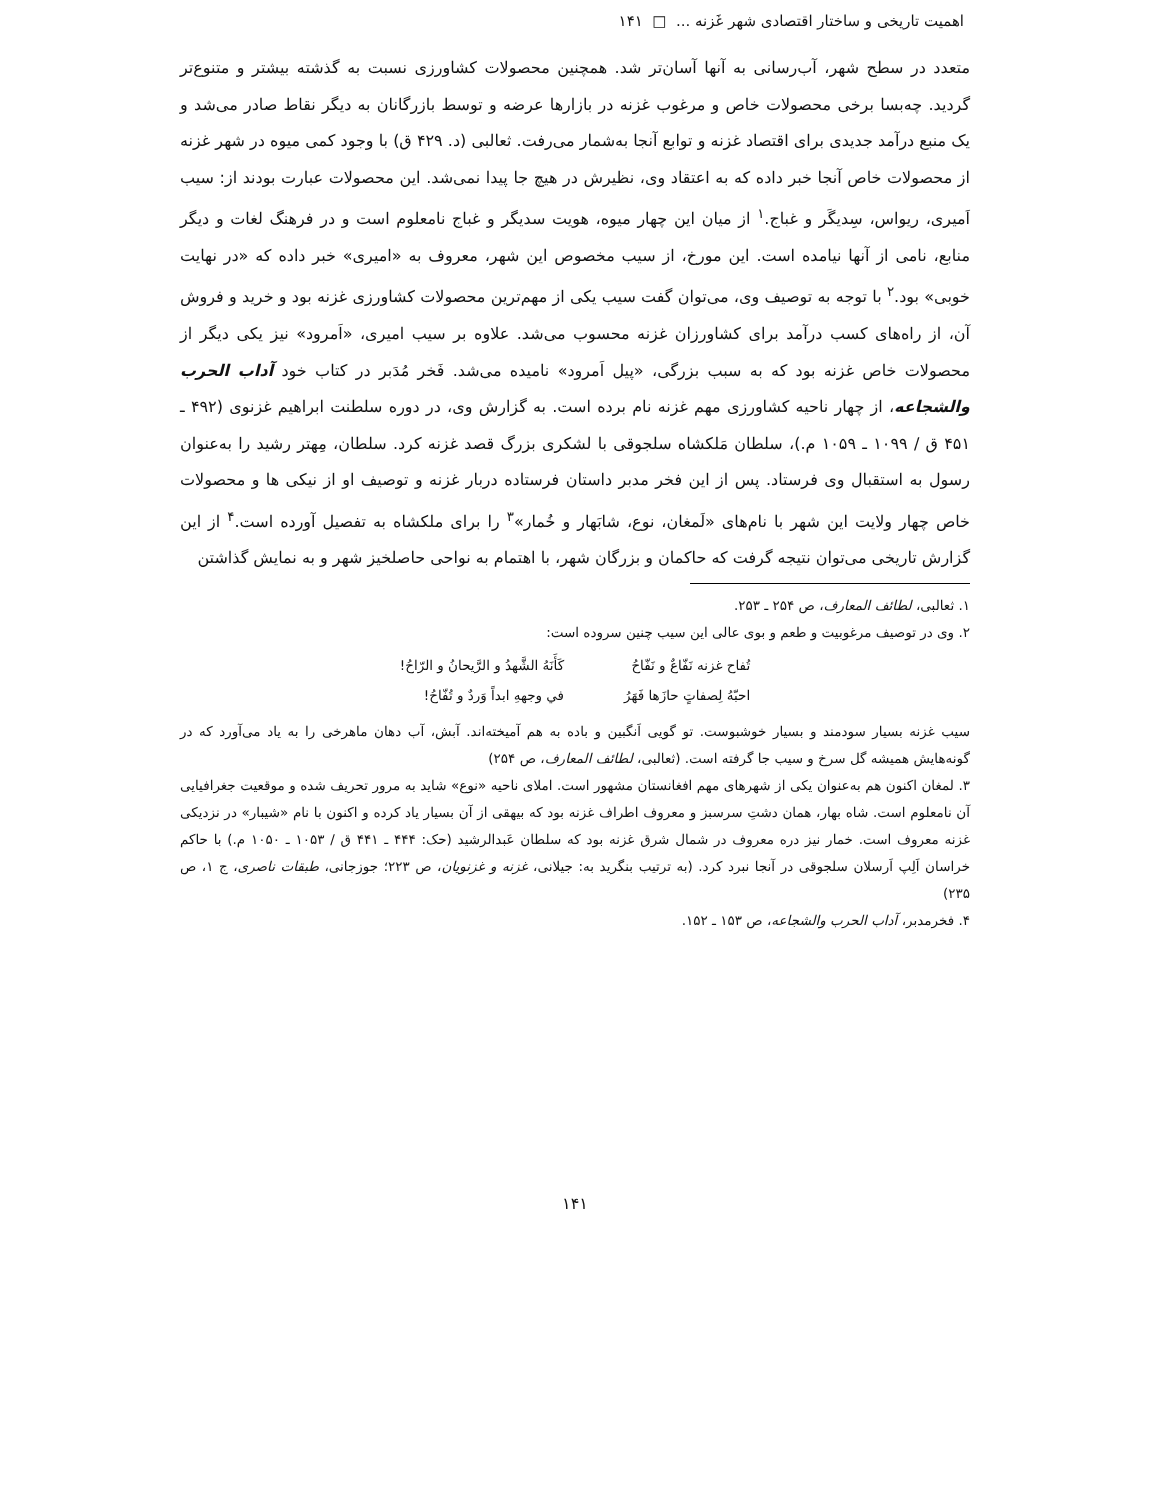اهمیت تاریخی و ساختار اقتصادی شهر غَزنه ... □ ۱۴۱
متعدد در سطح شهر، آب‌رسانی به آنها آسان‌تر شد. همچنین محصولات کشاورزی نسبت به گذشته بیشتر و متنوع‌تر گردید. چه‌بسا برخی محصولات خاص و مرغوب غزنه در بازارها عرضه و توسط بازرگانان به دیگر نقاط صادر می‌شد و یک منبع درآمد جدیدی برای اقتصاد غزنه و توابع آنجا به‌شمار می‌رفت. ثعالبی (د. ۴۲۹ ق) با وجود کمی میوه در شهر غزنه از محصولات خاص آنجا خبر داده که به اعتقاد وی، نظیرش در هیچ جا پیدا نمی‌شد. این محصولات عبارت بودند از: سیب اَمیری، ریواس، سِدیگَر و غباج.<sup>۱</sup> از میان این چهار میوه، هویت سدیگر و غباج نامعلوم است و در فرهنگ لغات و دیگر منابع، نامی از آنها نیامده است. این مورخ، از سیب مخصوص این شهر، معروف به «امیری» خبر داده که «در نهایت خوبی» بود.<sup>۲</sup> با توجه به توصیف وی، می‌توان گفت سیب یکی از مهم‌ترین محصولات کشاورزی غزنه بود و خرید و فروش آن، از راه‌های کسب درآمد برای کشاورزان غزنه محسوب می‌شد. علاوه بر سیب امیری، «اَمرود» نیز یکی دیگر از محصولات خاص غزنه بود که به سبب بزرگی، «پیل اَمرود» نامیده می‌شد. فَخر مُدَبر در کتاب خود آداب الحرب والشجاعه، از چهار ناحیه کشاورزی مهم غزنه نام برده است. به گزارش وی، در دوره سلطنت ابراهیم غزنوی (۴۹۲ ـ ۴۵۱ ق / ۱۰۹۹ ـ ۱۰۵۹ م.)، سلطان مَلکشاه سلجوقی با لشکری بزرگ قصد غزنه کرد. سلطان، مِهتر رشید را به‌عنوان رسول به استقبال وی فرستاد. پس از این فخر مدبر داستان فرستاده دربار غزنه و توصیف او از نیکی ها و محصولات خاص چهار ولایت این شهر با نام‌های «لَمغان، نوع، شابَهار و خُمار»<sup>۳</sup> را برای ملکشاه به تفصیل آورده است.<sup>۴</sup> از این گزارش تاریخی می‌توان نتیجه گرفت که حاکمان و بزرگان شهر، با اهتمام به نواحی حاصلخیز شهر و به نمایش گذاشتن
۱. ثعالبی، لطائف المعارف، ص ۲۵۴ ـ ۲۵۳.
۲. وی در توصیف مرغوبیت و طعم و بوی عالی این سیب چنین سروده است:
تُفاح غزنه نَفّاعٌ و نَفّاحُ
احبّهُ لِصفاتٍ حازَها فَهَرُ
كَأَنَهُ الشَّهدُ و الرَّيحانُ و الرّاحُ!
في وجههِ ابداً وَردٌ و تُفّاحُ!
سیب غزنه بسیار سودمند و بسیار خوشبوست. تو گویی اَنگبین و باده به هم آمیخته‌اند. آبش، آب دهان ماهرخی را به یاد می‌آورد که در گونه‌هایش همیشه گل سرخ و سیب جا گرفته است. (ثعالبی، لطائف المعارف، ص ۲۵۴)
۳. لمغان اکنون هم به‌عنوان یکی از شهرهای مهم افغانستان مشهور است. املای ناحیه «نوع» شاید به مرور تحریف شده و موقعیت جغرافیایی آن نامعلوم است. شاه بهار، همان دشتِ سرسبز و معروف اطراف غزنه بود که بیهقی از آن بسیار یاد کرده و اکنون با نام «شیبار» در نزدیکی غزنه معروف است. خمار نیز دره معروف در شمال شرق غزنه بود که سلطان عَبدالرشید (حک: ۴۴۴ ـ ۴۴۱ ق / ۱۰۵۳ ـ ۱۰۵۰ م.) با حاکم خراسان اَلِپ اَرسلان سلجوقی در آنجا نبرد کرد. (به ترتیب بنگرید به: جیلانی، غزنه و غزنویان، ص ۲۲۳؛ جوزجانی، طبقات ناصری، ج ۱، ص ۲۳۵)
۴. فخرمدبر، آداب الحرب والشجاعه، ص ۱۵۳ ـ ۱۵۲.
۱۴۱